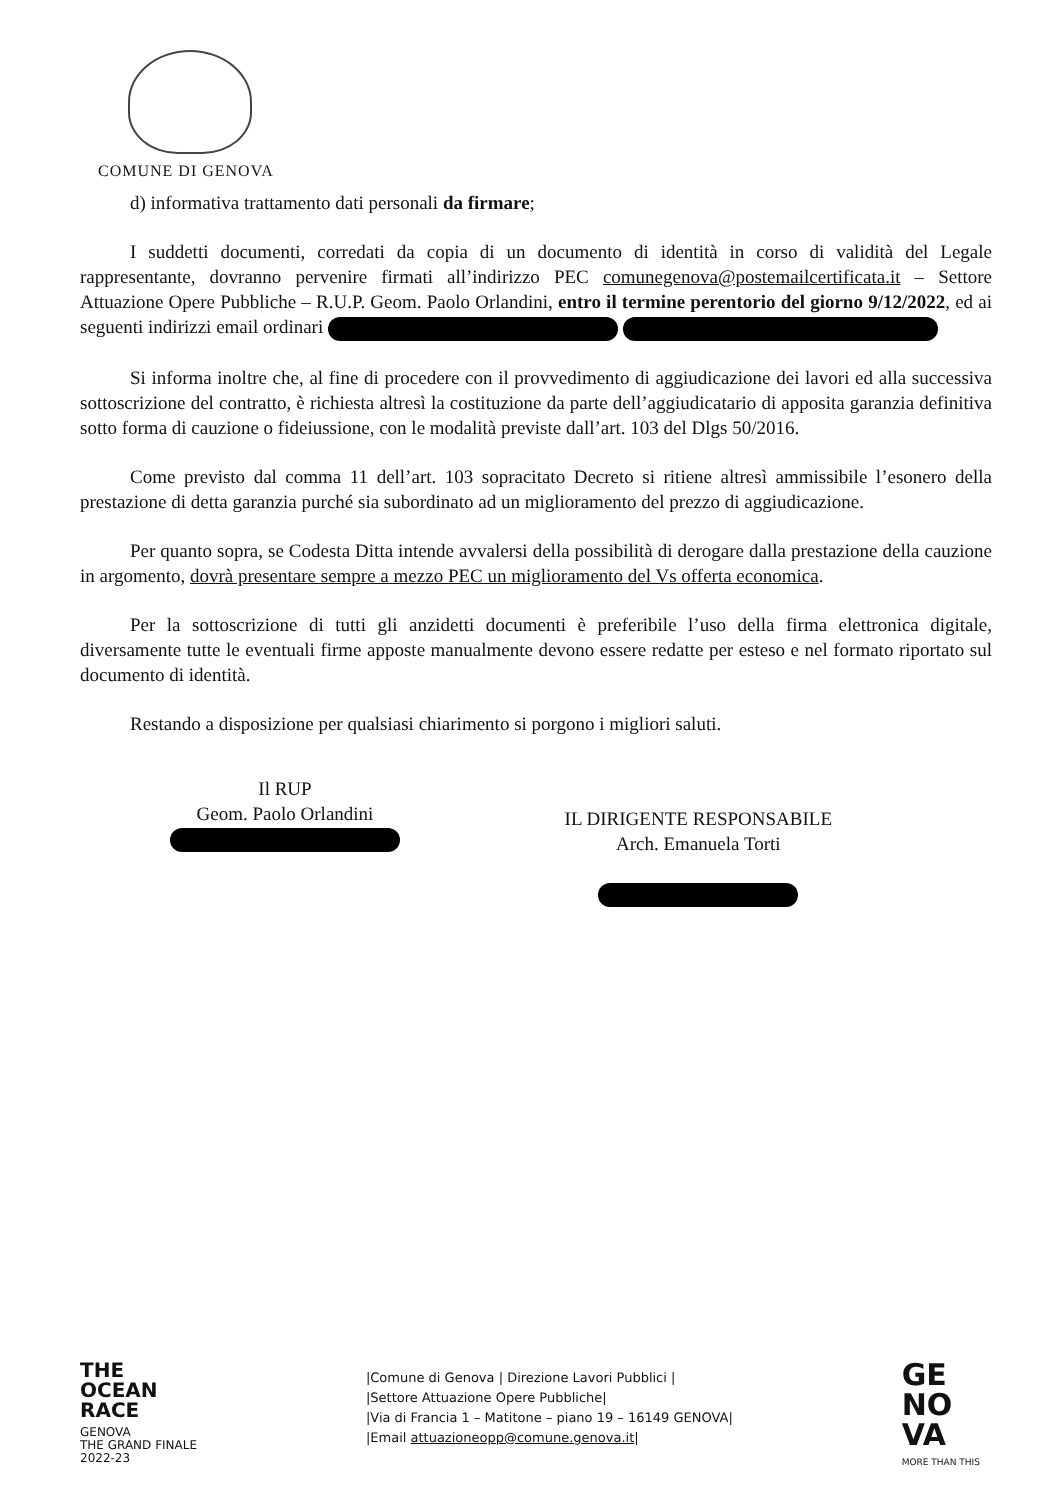COMUNE DI GENOVA
d) informativa trattamento dati personali da firmare;
I suddetti documenti, corredati da copia di un documento di identità in corso di validità del Legale rappresentante, dovranno pervenire firmati all’indirizzo PEC comunegenova@postemailcertificata.it – Settore Attuazione Opere Pubbliche – R.U.P. Geom. Paolo Orlandini, entro il termine perentorio del giorno 9/12/2022, ed ai seguenti indirizzi email ordinari
Si informa inoltre che, al fine di procedere con il provvedimento di aggiudicazione dei lavori ed alla successiva sottoscrizione del contratto, è richiesta altresì la costituzione da parte dell’aggiudicatario di apposita garanzia definitiva sotto forma di cauzione o fideiussione, con le modalità previste dall’art. 103 del Dlgs 50/2016.
Come previsto dal comma 11 dell’art. 103 sopracitato Decreto si ritiene altresì ammissibile l’esonero della prestazione di detta garanzia purché sia subordinato ad un miglioramento del prezzo di aggiudicazione.
Per quanto sopra, se Codesta Ditta intende avvalersi della possibilità di derogare dalla prestazione della cauzione in argomento, dovrà presentare sempre a mezzo PEC un miglioramento del Vs offerta economica.
Per la sottoscrizione di tutti gli anzidetti documenti è preferibile l’uso della firma elettronica digitale, diversamente tutte le eventuali firme apposte manualmente devono essere redatte per esteso e nel formato riportato sul documento di identità.
Restando a disposizione per qualsiasi chiarimento si porgono i migliori saluti.
Il RUP
Geom. Paolo Orlandini
IL DIRIGENTE RESPONSABILE
Arch. Emanuela Torti
THE
OCEAN
RACE
GENOVA
THE GRAND FINALE
2022-23
|Comune di Genova | Direzione Lavori Pubblici |
|Settore Attuazione Opere Pubbliche|
|Via di Francia 1 – Matitone – piano 19 – 16149 GENOVA|
|Email attuazioneopp@comune.genova.it|
GE
NO
VA
MORE THAN THIS